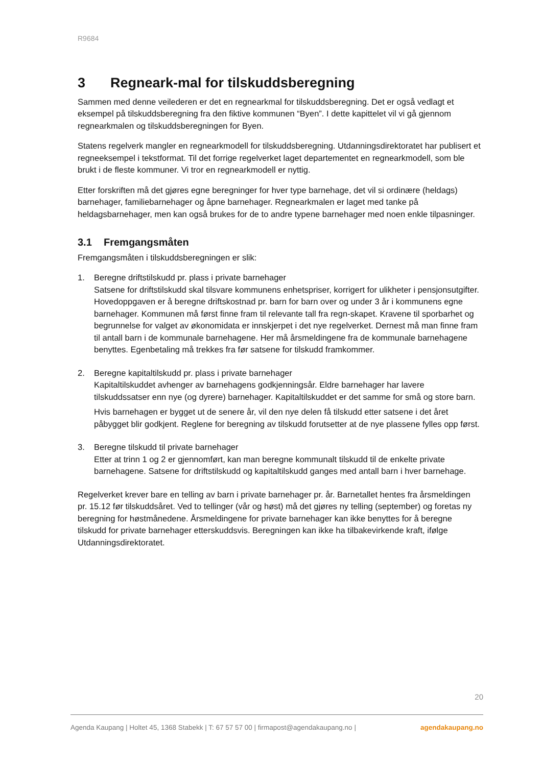R9684
3 Regneark-mal for tilskuddsberegning
Sammen med denne veilederen er det en regnearkmal for tilskuddsberegning. Det er også vedlagt et eksempel på tilskuddsberegning fra den fiktive kommunen “Byen”. I dette kapittelet vil vi gå gjennom regnearkmalen og tilskuddsberegningen for Byen.
Statens regelverk mangler en regnearkmodell for tilskuddsberegning. Utdanningsdirektoratet har publisert et regneeksempel i tekstformat. Til det forrige regelverket laget departementet en regnearkmodell, som ble brukt i de fleste kommuner. Vi tror en regnearkmodell er nyttig.
Etter forskriften må det gjøres egne beregninger for hver type barnehage, det vil si ordinære (heldags) barnehager, familiebarnehager og åpne barnehager. Regnearkmalen er laget med tanke på heldagsbarnehager, men kan også brukes for de to andre typene barnehager med noen enkle tilpasninger.
3.1 Fremgangsmåten
Fremgangsmåten i tilskuddsberegningen er slik:
1. Beregne driftstilskudd pr. plass i private barnehager
Satsene for driftstilskudd skal tilsvare kommunens enhetspriser, korrigert for ulikheter i pensjonsutgifter. Hovedoppgaven er å beregne driftskostnad pr. barn for barn over og under 3 år i kommunens egne barnehager. Kommunen må først finne fram til relevante tall fra regn-skapet. Kravene til sporbarhet og begrunnelse for valget av økonomidata er innskjerpet i det nye regelverket. Dernest må man finne fram til antall barn i de kommunale barnehagene. Her må årsmeldingene fra de kommunale barnehagene benyttes. Egenbetaling må trekkes fra før satsene for tilskudd framkommer.
2. Beregne kapitaltilskudd pr. plass i private barnehager
Kapitaltilskuddet avhenger av barnehagens godkjenningsår. Eldre barnehager har lavere tilskuddssatser enn nye (og dyrere) barnehager. Kapitaltilskuddet er det samme for små og store barn.
Hvis barnehagen er bygget ut de senere år, vil den nye delen få tilskudd etter satsene i det året påbygget blir godkjent. Reglene for beregning av tilskudd forutsetter at de nye plassene fylles opp først.
3. Beregne tilskudd til private barnehager
Etter at trinn 1 og 2 er gjennomført, kan man beregne kommunalt tilskudd til de enkelte private barnehagene. Satsene for driftstilskudd og kapitaltilskudd ganges med antall barn i hver barnehage.
Regelverket krever bare en telling av barn i private barnehager pr. år. Barnetallet hentes fra årsmeldingen pr. 15.12 før tilskuddsåret. Ved to tellinger (vår og høst) må det gjøres ny telling (september) og foretas ny beregning for høstmånedene. Årsmeldingene for private barnehager kan ikke benyttes for å beregne tilskudd for private barnehager etterskuddsvis. Beregningen kan ikke ha tilbakevirkende kraft, ifølge Utdanningsdirektoratet.
20
Agenda Kaupang | Holtet 45, 1368 Stabekk | T: 67 57 57 00 | firmapost@agendakaupang.no | agendakaupang.no